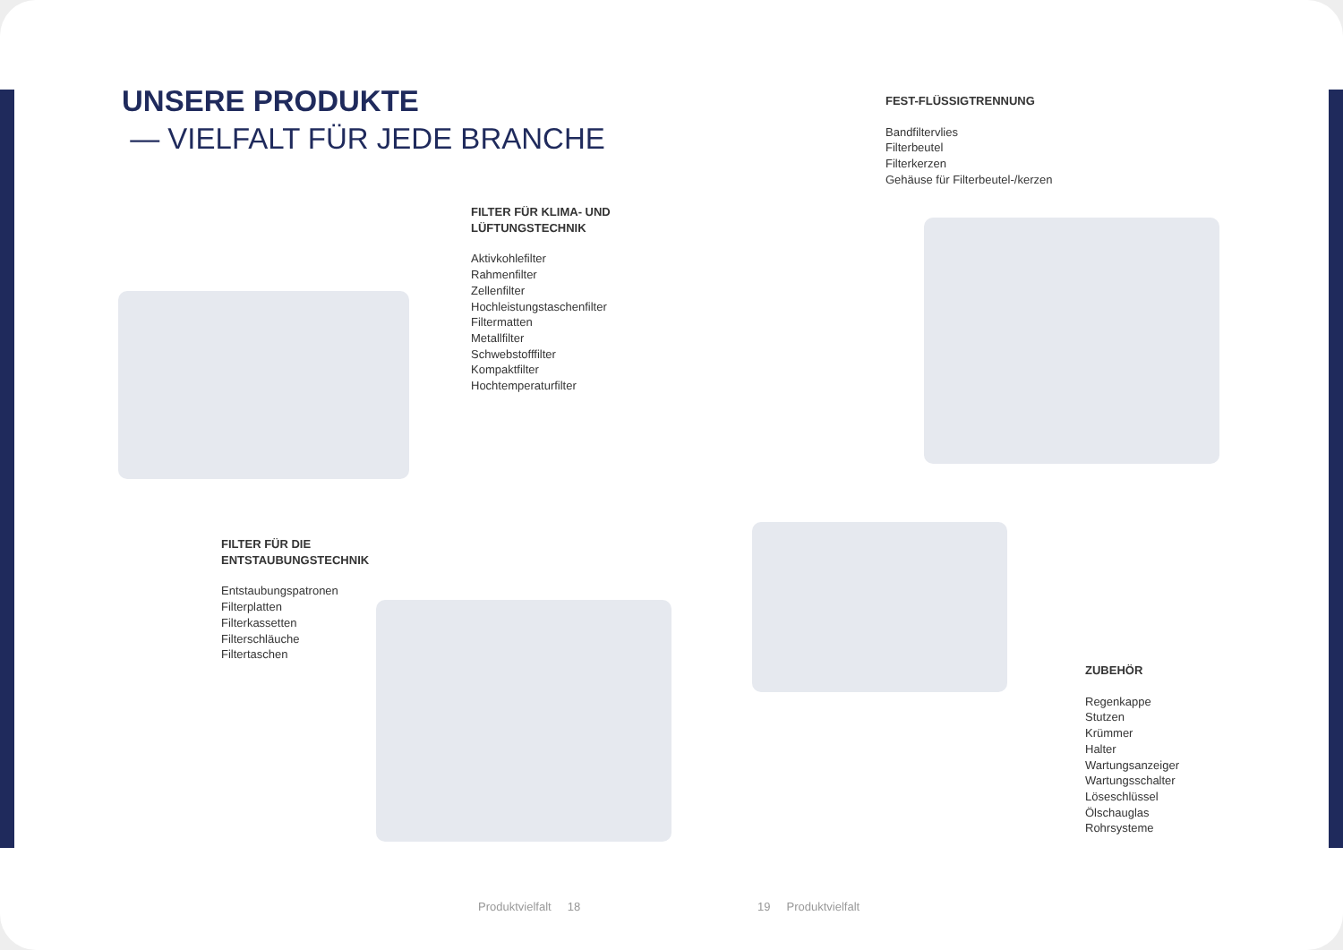UNSERE PRODUKTE
— VIELFALT FÜR JEDE BRANCHE
FEST-FLÜSSIGTRENNUNG
Bandfiltervlies
Filterbeutel
Filterkerzen
Gehäuse für Filterbeutel-/kerzen
FILTER FÜR KLIMA- UND
LÜFTUNGSTECHNIK
Aktivkohlefilter
Rahmenfilter
Zellenfilter
Hochleistungstaschenfilter
Filtermatten
Metallfilter
Schwebstofffilter
Kompaktfilter
Hochtemperaturfilter
FILTER FÜR DIE
ENTSTAUBUNGSTECHNIK
Entstaubungspatronen
Filterplatten
Filterkassetten
Filterschläuche
Filtertaschen
ZUBEHÖR
Regenkappe
Stutzen
Krümmer
Halter
Wartungsanzeiger
Wartungsschalter
Löseschlüssel
Ölschauglas
Rohrsysteme
Produktvielfalt 18 19 Produktvielfalt